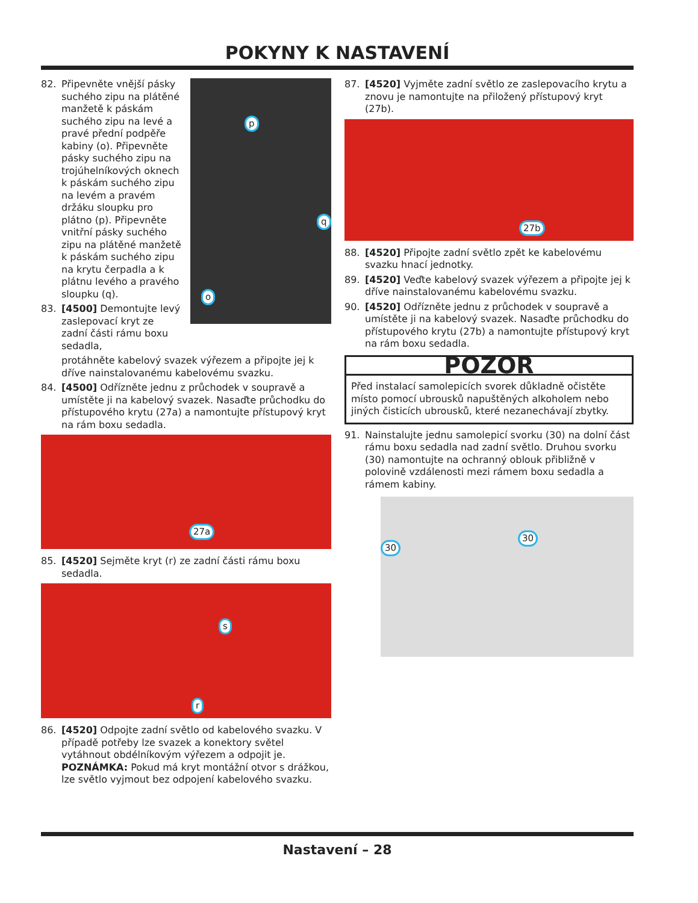POKYNY K NASTAVENÍ
82. Připevněte vnější pásky suchého zipu na plátěné manžetě k páskám suchého zipu na levé a pravé přední podpěře kabiny (o). Připevněte pásky suchého zipu na trojúhelníkových oknech k páskám suchého zipu na levém a pravém držáku sloupku pro plátno (p). Připevněte vnitřní pásky suchého zipu na plátěné manžetě k páskám suchého zipu na krytu čerpadla a k plátnu levého a pravého sloupku (q).
83. [4500] Demontujte levý zaslepovací kryt ze zadní části rámu boxu sedadla,
p
q
o
protáhněte kabelový svazek výřezem a připojte jej k dříve nainstalovanému kabelovému svazku.
84. [4500] Odřízněte jednu z průchodek v soupravě a umístěte ji na kabelový svazek. Nasaďte průchodku do přístupového krytu (27a) a namontujte přístupový kryt na rám boxu sedadla.
27a
85. [4520] Sejměte kryt (r) ze zadní části rámu boxu sedadla.
s
r
86. [4520] Odpojte zadní světlo od kabelového svazku. V případě potřeby lze svazek a konektory světel vytáhnout obdélníkovým výřezem a odpojit je. POZNÁMKA: Pokud má kryt montážní otvor s drážkou, lze světlo vyjmout bez odpojení kabelového svazku.
87. [4520] Vyjměte zadní světlo ze zaslepovacího krytu a znovu je namontujte na přiložený přístupový kryt (27b).
27b
88. [4520] Připojte zadní světlo zpět ke kabelovému svazku hnací jednotky.
89. [4520] Veďte kabelový svazek výřezem a připojte jej k dříve nainstalovanému kabelovému svazku.
90. [4520] Odřízněte jednu z průchodek v soupravě a umístěte ji na kabelový svazek. Nasaďte průchodku do přístupového krytu (27b) a namontujte přístupový kryt na rám boxu sedadla.
POZOR
Před instalací samolepicích svorek důkladně očistěte místo pomocí ubrousků napuštěných alkoholem nebo jiných čisticích ubrousků, které nezanechávají zbytky.
91. Nainstalujte jednu samolepicí svorku (30) na dolní část rámu boxu sedadla nad zadní světlo. Druhou svorku (30) namontujte na ochranný oblouk přibližně v polovině vzdálenosti mezi rámem boxu sedadla a rámem kabiny.
30
30
Nastavení – 28